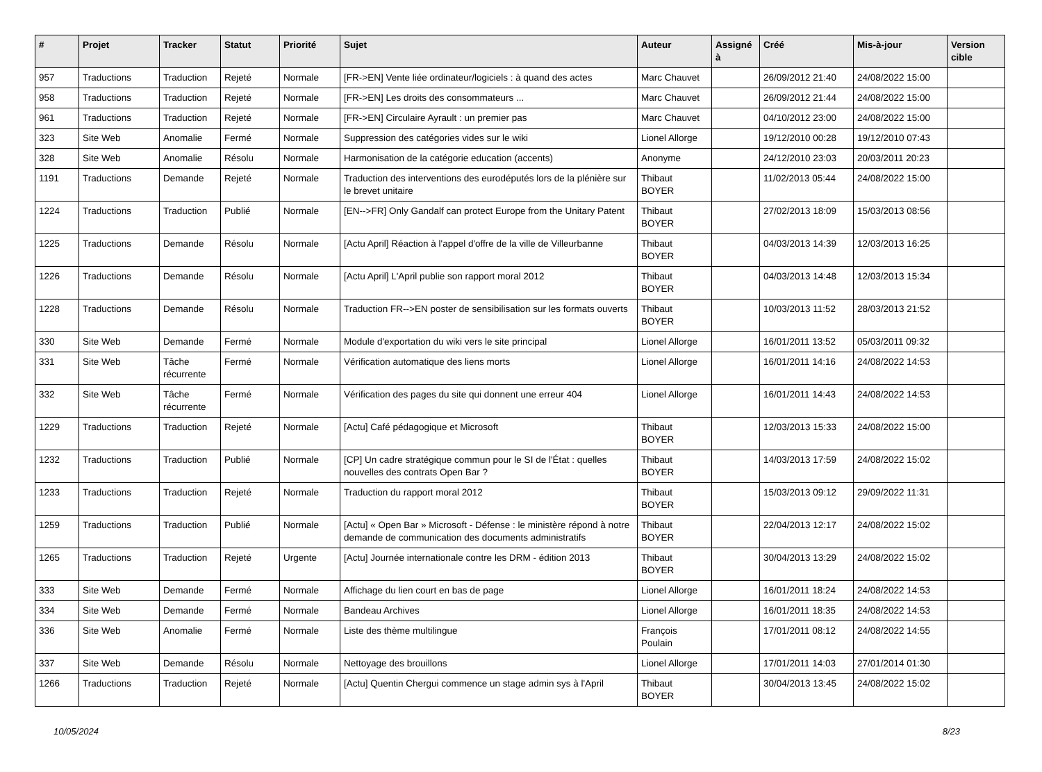| # | Projet | Tracker | Statut | Priorité | Sujet | Auteur | Assigné à | Créé | Mis-à-jour | Version cible |
| --- | --- | --- | --- | --- | --- | --- | --- | --- | --- | --- |
| 957 | Traductions | Traduction | Rejeté | Normale | [FR->EN] Vente liée ordinateur/logiciels : à quand des actes | Marc Chauvet | | 26/09/2012 21:40 | 24/08/2022 15:00 | |
| 958 | Traductions | Traduction | Rejeté | Normale | [FR->EN] Les droits des consommateurs ... | Marc Chauvet | | 26/09/2012 21:44 | 24/08/2022 15:00 | |
| 961 | Traductions | Traduction | Rejeté | Normale | [FR->EN] Circulaire Ayrault : un premier pas | Marc Chauvet | | 04/10/2012 23:00 | 24/08/2022 15:00 | |
| 323 | Site Web | Anomalie | Fermé | Normale | Suppression des catégories vides sur le wiki | Lionel Allorge | | 19/12/2010 00:28 | 19/12/2010 07:43 | |
| 328 | Site Web | Anomalie | Résolu | Normale | Harmonisation de la catégorie education (accents) | Anonyme | | 24/12/2010 23:03 | 20/03/2011 20:23 | |
| 1191 | Traductions | Demande | Rejeté | Normale | Traduction des interventions des eurodéputés lors de la plénière sur le brevet unitaire | Thibaut BOYER | | 11/02/2013 05:44 | 24/08/2022 15:00 | |
| 1224 | Traductions | Traduction | Publié | Normale | [EN-->FR] Only Gandalf can protect Europe from the Unitary Patent | Thibaut BOYER | | 27/02/2013 18:09 | 15/03/2013 08:56 | |
| 1225 | Traductions | Demande | Résolu | Normale | [Actu April] Réaction à l'appel d'offre de la ville de Villeurbanne | Thibaut BOYER | | 04/03/2013 14:39 | 12/03/2013 16:25 | |
| 1226 | Traductions | Demande | Résolu | Normale | [Actu April] L'April publie son rapport moral 2012 | Thibaut BOYER | | 04/03/2013 14:48 | 12/03/2013 15:34 | |
| 1228 | Traductions | Demande | Résolu | Normale | Traduction FR-->EN poster de sensibilisation sur les formats ouverts | Thibaut BOYER | | 10/03/2013 11:52 | 28/03/2013 21:52 | |
| 330 | Site Web | Demande | Fermé | Normale | Module d'exportation du wiki vers le site principal | Lionel Allorge | | 16/01/2011 13:52 | 05/03/2011 09:32 | |
| 331 | Site Web | Tâche récurrente | Fermé | Normale | Vérification automatique des liens morts | Lionel Allorge | | 16/01/2011 14:16 | 24/08/2022 14:53 | |
| 332 | Site Web | Tâche récurrente | Fermé | Normale | Vérification des pages du site qui donnent une erreur 404 | Lionel Allorge | | 16/01/2011 14:43 | 24/08/2022 14:53 | |
| 1229 | Traductions | Traduction | Rejeté | Normale | [Actu] Café pédagogique et Microsoft | Thibaut BOYER | | 12/03/2013 15:33 | 24/08/2022 15:00 | |
| 1232 | Traductions | Traduction | Publié | Normale | [CP] Un cadre stratégique commun pour le SI de l'État : quelles nouvelles des contrats Open Bar ? | Thibaut BOYER | | 14/03/2013 17:59 | 24/08/2022 15:02 | |
| 1233 | Traductions | Traduction | Rejeté | Normale | Traduction du rapport moral 2012 | Thibaut BOYER | | 15/03/2013 09:12 | 29/09/2022 11:31 | |
| 1259 | Traductions | Traduction | Publié | Normale | [Actu] « Open Bar » Microsoft - Défense : le ministère répond à notre demande de communication des documents administratifs | Thibaut BOYER | | 22/04/2013 12:17 | 24/08/2022 15:02 | |
| 1265 | Traductions | Traduction | Rejeté | Urgente | [Actu] Journée internationale contre les DRM - édition 2013 | Thibaut BOYER | | 30/04/2013 13:29 | 24/08/2022 15:02 | |
| 333 | Site Web | Demande | Fermé | Normale | Affichage du lien court en bas de page | Lionel Allorge | | 16/01/2011 18:24 | 24/08/2022 14:53 | |
| 334 | Site Web | Demande | Fermé | Normale | Bandeau Archives | Lionel Allorge | | 16/01/2011 18:35 | 24/08/2022 14:53 | |
| 336 | Site Web | Anomalie | Fermé | Normale | Liste des thème multilingue | François Poulain | | 17/01/2011 08:12 | 24/08/2022 14:55 | |
| 337 | Site Web | Demande | Résolu | Normale | Nettoyage des brouillons | Lionel Allorge | | 17/01/2011 14:03 | 27/01/2014 01:30 | |
| 1266 | Traductions | Traduction | Rejeté | Normale | [Actu] Quentin Chergui commence un stage admin sys à l'April | Thibaut BOYER | | 30/04/2013 13:45 | 24/08/2022 15:02 | |
10/05/2024 8/23